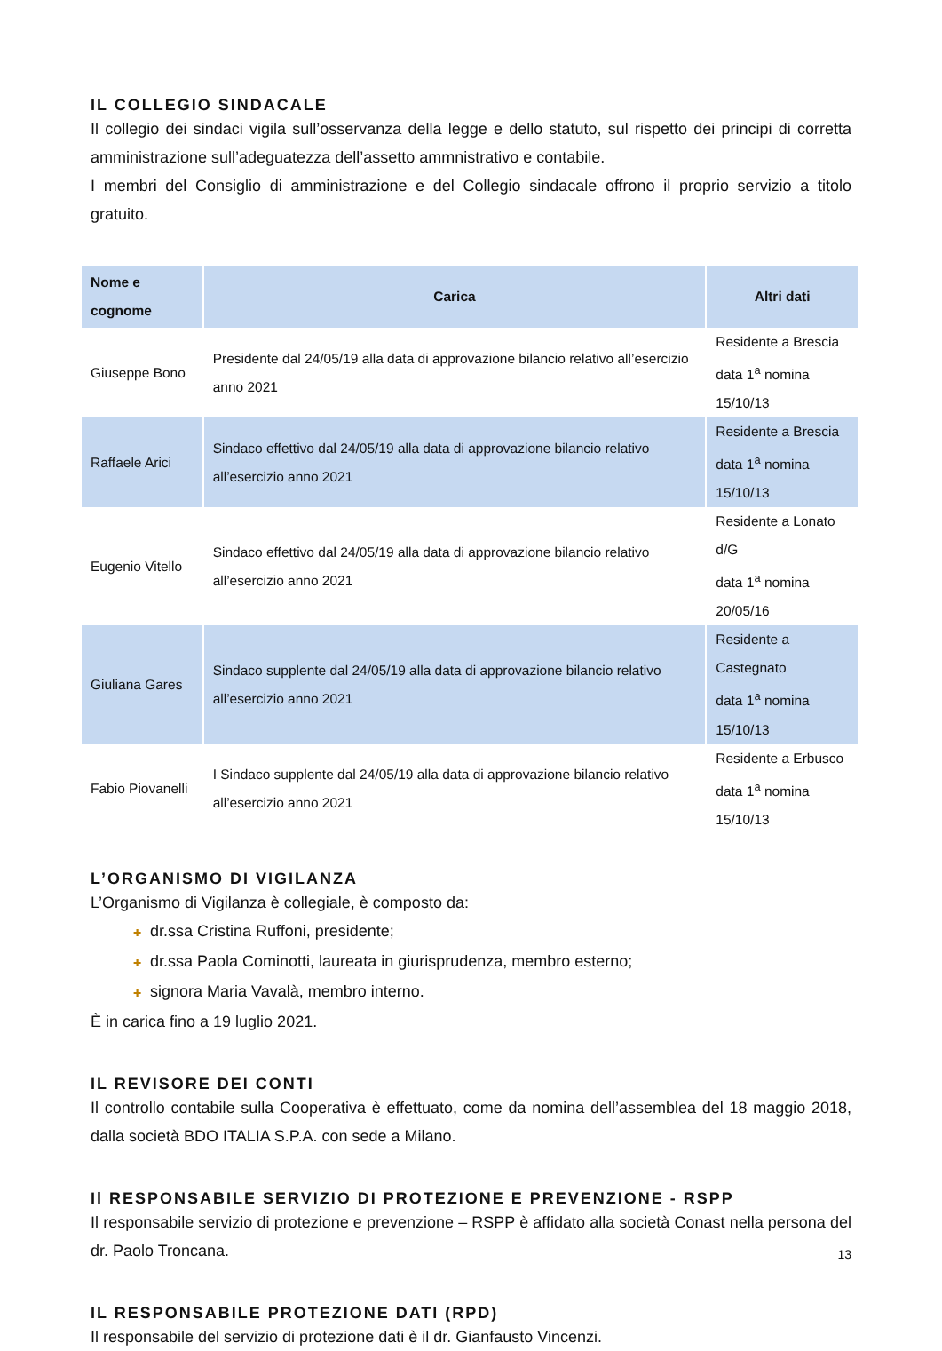IL COLLEGIO SINDACALE
Il collegio dei sindaci vigila sull’osservanza della legge e dello statuto, sul rispetto dei principi di corretta amministrazione sull’adeguatezza dell’assetto ammnistrativo e contabile.
I membri del Consiglio di amministrazione e del Collegio sindacale offrono il proprio servizio a titolo gratuito.
| Nome e cognome | Carica | Altri dati |
| --- | --- | --- |
| Giuseppe Bono | Presidente dal 24/05/19 alla data di approvazione bilancio relativo all’esercizio anno 2021 | Residente a Brescia data 1<sup>a</sup> nomina 15/10/13 |
| Raffaele Arici | Sindaco effettivo dal 24/05/19 alla data di approvazione bilancio relativo all’esercizio anno 2021 | Residente a Brescia data 1<sup>a</sup> nomina 15/10/13 |
| Eugenio Vitello | Sindaco effettivo dal 24/05/19 alla data di approvazione bilancio relativo all’esercizio anno 2021 | Residente a Lonato d/G data 1<sup>a</sup> nomina 20/05/16 |
| Giuliana Gares | Sindaco supplente dal 24/05/19 alla data di approvazione bilancio relativo all’esercizio anno 2021 | Residente a Castegnato data 1<sup>a</sup> nomina 15/10/13 |
| Fabio Piovanelli | I Sindaco supplente dal 24/05/19 alla data di approvazione bilancio relativo all’esercizio anno 2021 | Residente a Erbusco data 1<sup>a</sup> nomina 15/10/13 |
L’ORGANISMO DI VIGILANZA
L’Organismo di Vigilanza è collegiale, è composto da:
✚ dr.ssa Cristina Ruffoni, presidente;
✚ dr.ssa Paola Cominotti, laureata in giurisprudenza, membro esterno;
✚ signora Maria Vavalà, membro interno.
È in carica fino a 19 luglio 2021.
IL REVISORE DEI CONTI
Il controllo contabile sulla Cooperativa è effettuato, come da nomina dell’assemblea del 18 maggio 2018, dalla società BDO ITALIA S.P.A. con sede a Milano.
Il RESPONSABILE SERVIZIO DI PROTEZIONE E PREVENZIONE - RSPP
Il responsabile servizio di protezione e prevenzione – RSPP è affidato alla società Conast nella persona del dr. Paolo Troncana.
IL RESPONSABILE PROTEZIONE DATI (RPD)
Il responsabile del servizio di protezione dati è il dr. Gianfausto Vincenzi.
13